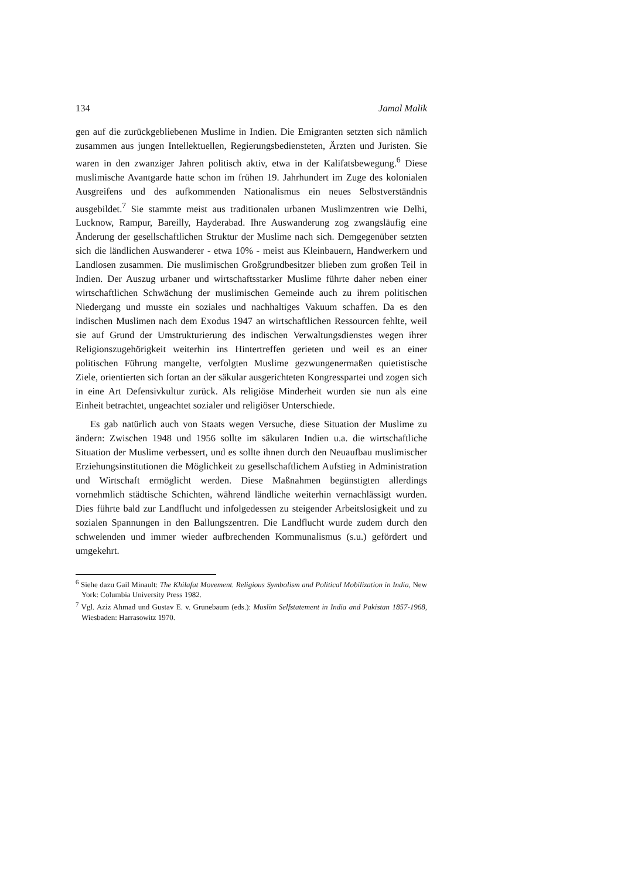134 Jamal Malik
gen auf die zurückgebliebenen Muslime in Indien. Die Emigranten setzten sich nämlich zusammen aus jungen Intellektuellen, Regierungsbediensteten, Ärzten und Juristen. Sie waren in den zwanziger Jahren politisch aktiv, etwa in der Kalifatsbewegung.<sup>6</sup> Diese muslimische Avantgarde hatte schon im frühen 19. Jahrhundert im Zuge des kolonialen Ausgreifens und des aufkommenden Nationalismus ein neues Selbstverständnis ausgebildet.<sup>7</sup> Sie stammte meist aus traditionalen urbanen Muslimzentren wie Delhi, Lucknow, Rampur, Bareilly, Hayderabad. Ihre Auswanderung zog zwangsläufig eine Änderung der gesellschaftlichen Struktur der Muslime nach sich. Demgegenüber setzten sich die ländlichen Auswanderer - etwa 10% - meist aus Kleinbauern, Handwerkern und Landlosen zusammen. Die muslimischen Großgrundbesitzer blieben zum großen Teil in Indien. Der Auszug urbaner und wirtschaftsstarker Muslime führte daher neben einer wirtschaftlichen Schwächung der muslimischen Gemeinde auch zu ihrem politischen Niedergang und musste ein soziales und nachhaltiges Vakuum schaffen. Da es den indischen Muslimen nach dem Exodus 1947 an wirtschaftlichen Ressourcen fehlte, weil sie auf Grund der Umstrukturierung des indischen Verwaltungsdienstes wegen ihrer Religionszugehörigkeit weiterhin ins Hintertreffen gerieten und weil es an einer politischen Führung mangelte, verfolgten Muslime gezwungenermaßen quietistische Ziele, orientierten sich fortan an der säkular ausgerichteten Kongresspartei und zogen sich in eine Art Defensivkultur zurück. Als religiöse Minderheit wurden sie nun als eine Einheit betrachtet, ungeachtet sozialer und religiöser Unterschiede.
Es gab natürlich auch von Staats wegen Versuche, diese Situation der Muslime zu ändern: Zwischen 1948 und 1956 sollte im säkularen Indien u.a. die wirtschaftliche Situation der Muslime verbessert, und es sollte ihnen durch den Neuaufbau muslimischer Erziehungsinstitutionen die Möglichkeit zu gesellschaftlichem Aufstieg in Administration und Wirtschaft ermöglicht werden. Diese Maßnahmen begünstigten allerdings vornehmlich städtische Schichten, während ländliche weiterhin vernachlässigt wurden. Dies führte bald zur Landflucht und infolgedessen zu steigender Arbeitslosigkeit und zu sozialen Spannungen in den Ballungszentren. Die Landflucht wurde zudem durch den schwelenden und immer wieder aufbrechenden Kommunalismus (s.u.) gefördert und umgekehrt.
<sup>6</sup> Siehe dazu Gail Minault: The Khilafat Movement. Religious Symbolism and Political Mobilization in India, New York: Columbia University Press 1982.
<sup>7</sup> Vgl. Aziz Ahmad und Gustav E. v. Grunebaum (eds.): Muslim Selfstatement in India and Pakistan 1857-1968, Wiesbaden: Harrasowitz 1970.